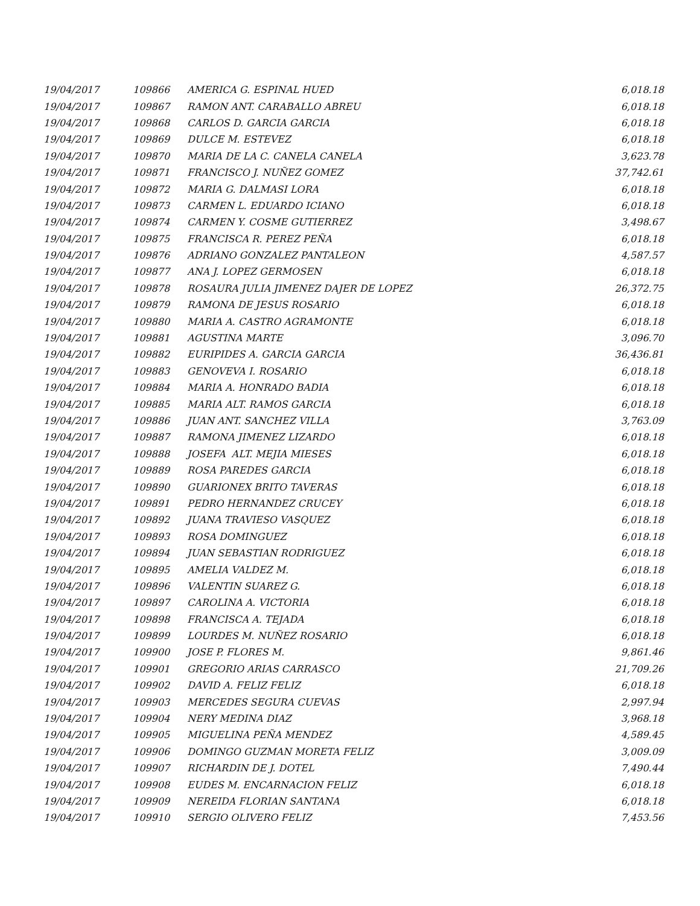| 19/04/2017 | 109866 | AMERICA G. ESPINAL HUED | 6,018.18 |
| 19/04/2017 | 109867 | RAMON ANT. CARABALLO ABREU | 6,018.18 |
| 19/04/2017 | 109868 | CARLOS D. GARCIA GARCIA | 6,018.18 |
| 19/04/2017 | 109869 | DULCE M. ESTEVEZ | 6,018.18 |
| 19/04/2017 | 109870 | MARIA DE LA C. CANELA CANELA | 3,623.78 |
| 19/04/2017 | 109871 | FRANCISCO J. NUÑEZ GOMEZ | 37,742.61 |
| 19/04/2017 | 109872 | MARIA G. DALMASI LORA | 6,018.18 |
| 19/04/2017 | 109873 | CARMEN L. EDUARDO ICIANO | 6,018.18 |
| 19/04/2017 | 109874 | CARMEN Y. COSME GUTIERREZ | 3,498.67 |
| 19/04/2017 | 109875 | FRANCISCA R. PEREZ PEÑA | 6,018.18 |
| 19/04/2017 | 109876 | ADRIANO GONZALEZ PANTALEON | 4,587.57 |
| 19/04/2017 | 109877 | ANA J. LOPEZ GERMOSEN | 6,018.18 |
| 19/04/2017 | 109878 | ROSAURA JULIA JIMENEZ DAJER DE LOPEZ | 26,372.75 |
| 19/04/2017 | 109879 | RAMONA DE JESUS ROSARIO | 6,018.18 |
| 19/04/2017 | 109880 | MARIA A. CASTRO AGRAMONTE | 6,018.18 |
| 19/04/2017 | 109881 | AGUSTINA MARTE | 3,096.70 |
| 19/04/2017 | 109882 | EURIPIDES A. GARCIA GARCIA | 36,436.81 |
| 19/04/2017 | 109883 | GENOVEVA I. ROSARIO | 6,018.18 |
| 19/04/2017 | 109884 | MARIA A. HONRADO BADIA | 6,018.18 |
| 19/04/2017 | 109885 | MARIA ALT. RAMOS GARCIA | 6,018.18 |
| 19/04/2017 | 109886 | JUAN ANT. SANCHEZ VILLA | 3,763.09 |
| 19/04/2017 | 109887 | RAMONA JIMENEZ LIZARDO | 6,018.18 |
| 19/04/2017 | 109888 | JOSEFA ALT. MEJIA MIESES | 6,018.18 |
| 19/04/2017 | 109889 | ROSA PAREDES GARCIA | 6,018.18 |
| 19/04/2017 | 109890 | GUARIONEX BRITO TAVERAS | 6,018.18 |
| 19/04/2017 | 109891 | PEDRO HERNANDEZ CRUCEY | 6,018.18 |
| 19/04/2017 | 109892 | JUANA TRAVIESO VASQUEZ | 6,018.18 |
| 19/04/2017 | 109893 | ROSA DOMINGUEZ | 6,018.18 |
| 19/04/2017 | 109894 | JUAN SEBASTIAN RODRIGUEZ | 6,018.18 |
| 19/04/2017 | 109895 | AMELIA VALDEZ M. | 6,018.18 |
| 19/04/2017 | 109896 | VALENTIN SUAREZ G. | 6,018.18 |
| 19/04/2017 | 109897 | CAROLINA A. VICTORIA | 6,018.18 |
| 19/04/2017 | 109898 | FRANCISCA A. TEJADA | 6,018.18 |
| 19/04/2017 | 109899 | LOURDES M. NUÑEZ ROSARIO | 6,018.18 |
| 19/04/2017 | 109900 | JOSE P. FLORES M. | 9,861.46 |
| 19/04/2017 | 109901 | GREGORIO ARIAS CARRASCO | 21,709.26 |
| 19/04/2017 | 109902 | DAVID A. FELIZ FELIZ | 6,018.18 |
| 19/04/2017 | 109903 | MERCEDES SEGURA CUEVAS | 2,997.94 |
| 19/04/2017 | 109904 | NERY MEDINA DIAZ | 3,968.18 |
| 19/04/2017 | 109905 | MIGUELINA PEÑA MENDEZ | 4,589.45 |
| 19/04/2017 | 109906 | DOMINGO GUZMAN MORETA FELIZ | 3,009.09 |
| 19/04/2017 | 109907 | RICHARDIN DE J. DOTEL | 7,490.44 |
| 19/04/2017 | 109908 | EUDES M. ENCARNACION FELIZ | 6,018.18 |
| 19/04/2017 | 109909 | NEREIDA FLORIAN SANTANA | 6,018.18 |
| 19/04/2017 | 109910 | SERGIO OLIVERO FELIZ | 7,453.56 |